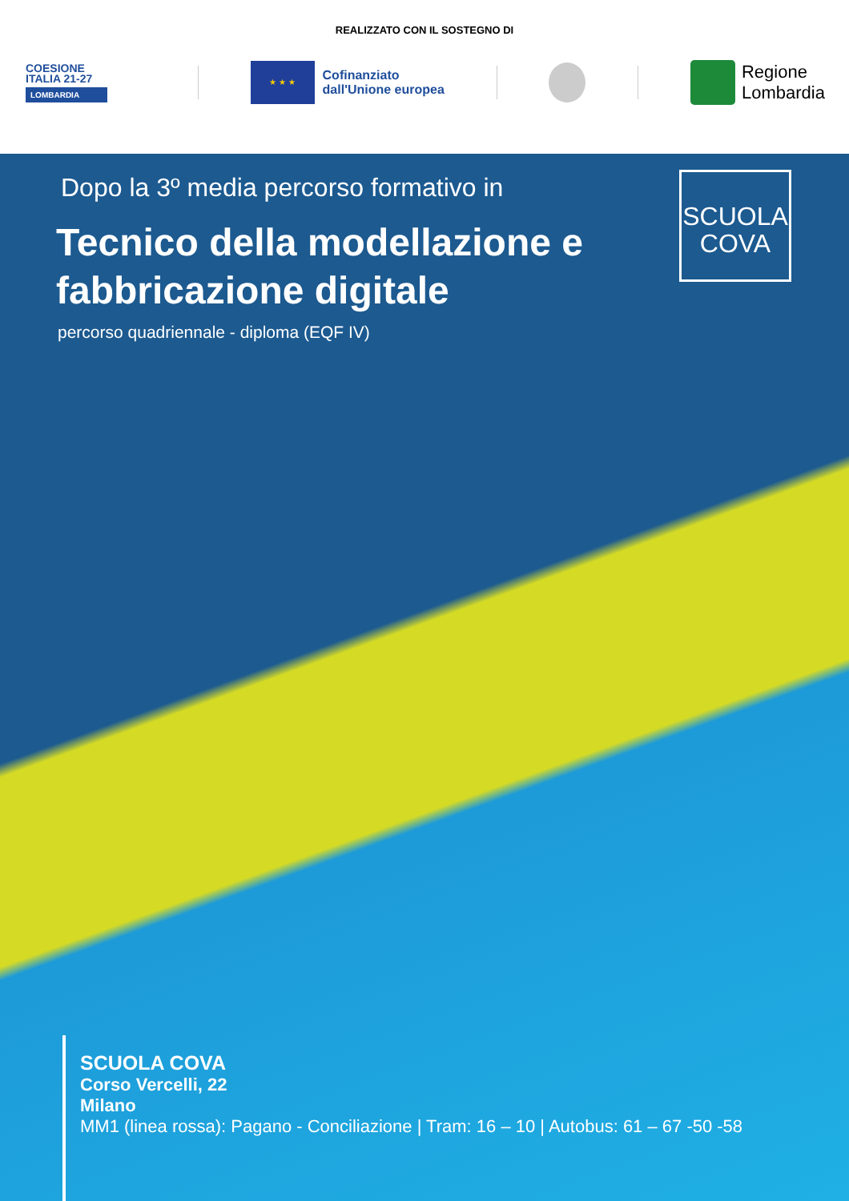REALIZZATO CON IL SOSTEGNO DI
COESIONE
ITALIA 21-27
LOMBARDIA
★ ★ ★
Cofinanziato
dall'Unione europea
Regione
Lombardia
Dopo la 3º media percorso formativo in
Tecnico della modellazione e fabbricazione digitale
percorso quadriennale - diploma (EQF IV)
SCUOLA
COVA
SCUOLA COVA
Corso Vercelli, 22
Milano
MM1 (linea rossa): Pagano - Conciliazione | Tram: 16 – 10 | Autobus: 61 – 67 -50 -58